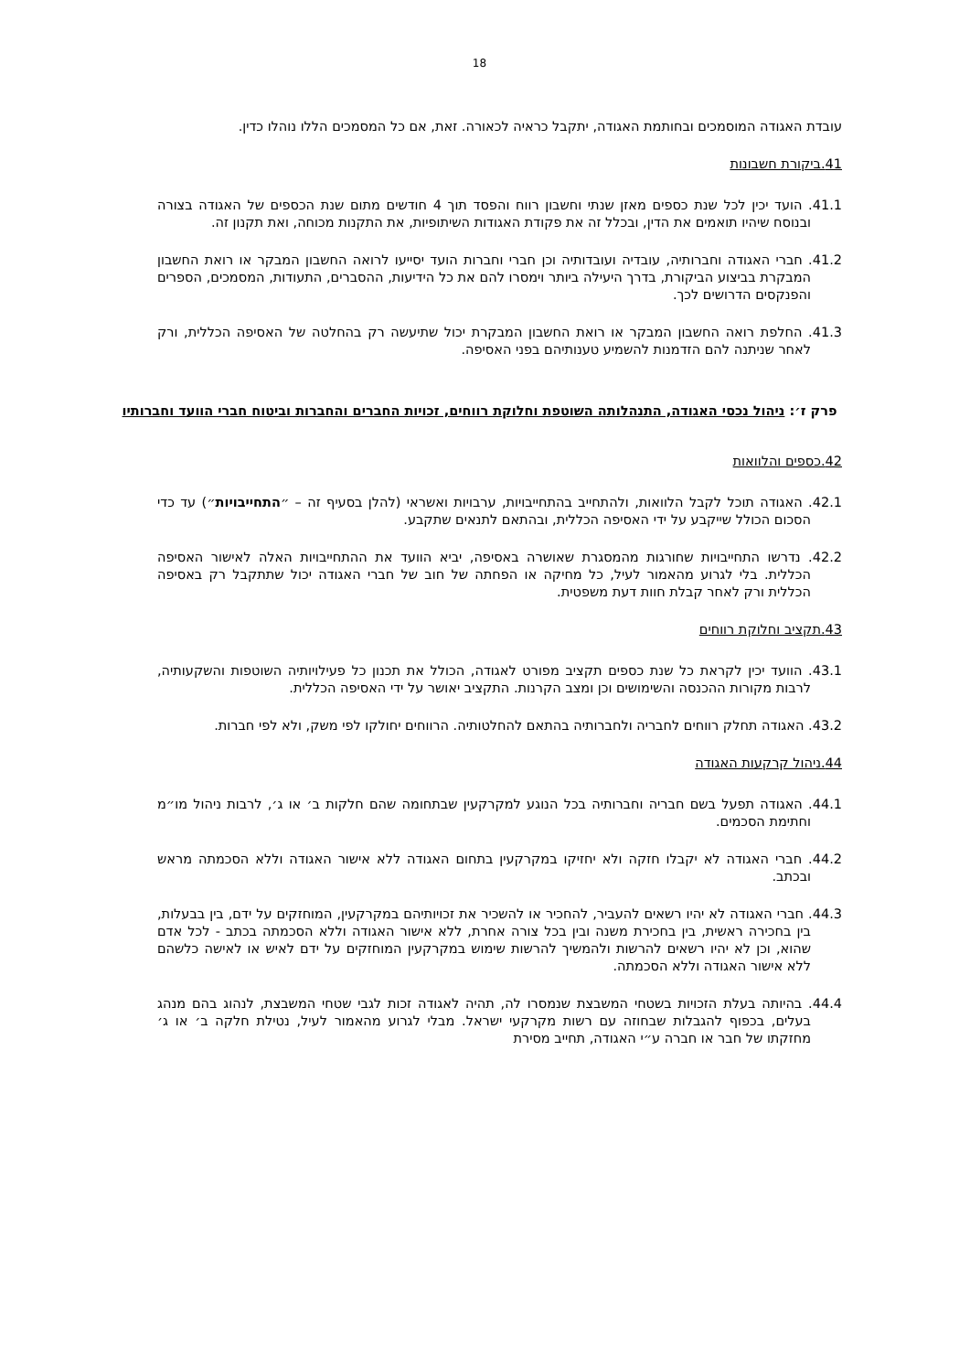18
עובדת האגודה המוסמכים ובחותמת האגודה, יתקבל כראיה לכאורה. זאת, אם כל המסמכים הללו נוהלו כדין.
41.ביקורת חשבונות
41.1. הועד יכין לכל שנת כספים מאזן שנתי וחשבון רווח והפסד תוך 4 חודשים מתום שנת הכספים של האגודה בצורה ובנוסח שיהיו תואמים את הדין, ובכלל זה את פקודת האגודות השיתופיות, את התקנות מכוחה, ואת תקנון זה.
41.2. חברי האגודה וחברותיה, עובדיה ועובדותיה וכן חברי וחברות הועד יסייעו לרואה החשבון המבקר או רואת החשבון המבקרת בביצוע הביקורת, בדרך היעילה ביותר וימסרו להם את כל הידיעות, ההסברים, התעודות, המסמכים, הספרים והפנקסים הדרושים לכך.
41.3. החלפת רואה החשבון המבקר או רואת החשבון המבקרת יכול שתיעשה רק בהחלטה של האסיפה הכללית, ורק לאחר שניתנה להם הזדמנות להשמיע טענותיהם בפני האסיפה.
פרק ז׳: ניהול נכסי האגודה, התנהלותה השוטפת וחלוקת רווחים, זכויות החברים והחברות וביטוח חברי הוועד וחברותיו
42.כספים והלוואות
42.1. האגודה תוכל לקבל הלוואות, ולהתחייב בהתחייבויות, ערבויות ואשראי (להלן בסעיף זה – ״התחייבויות״) עד כדי הסכום הכולל שייקבע על ידי האסיפה הכללית, ובהתאם לתנאים שתקבע.
42.2. נדרשו התחייבויות שחורגות מהמסגרת שאושרה באסיפה, יביא הוועד את ההתחייבויות האלה לאישור האסיפה הכללית. בלי לגרוע מהאמור לעיל, כל מחיקה או הפחתה של חוב של חברי האגודה יכול שתתקבל רק באסיפה הכללית ורק לאחר קבלת חוות דעת משפטית.
43.תקציב וחלוקת רווחים
43.1. הוועד יכין לקראת כל שנת כספים תקציב מפורט לאגודה, הכולל את תכנון כל פעילויותיה השוטפות והשקעותיה, לרבות מקורות ההכנסה והשימושים וכן ומצב הקרנות. התקציב יאושר על ידי האסיפה הכללית.
43.2. האגודה תחלק רווחים לחבריה ולחברותיה בהתאם להחלטותיה. הרווחים יחולקו לפי משק, ולא לפי חברות.
44.ניהול קרקעות האגודה
44.1. האגודה תפעל בשם חבריה וחברותיה בכל הנוגע למקרקעין שבתחומה שהם חלקות ב׳ או ג׳, לרבות ניהול מו״מ וחתימת הסכמים.
44.2. חברי האגודה לא יקבלו חזקה ולא יחזיקו במקרקעין בתחום האגודה ללא אישור האגודה וללא הסכמתה מראש ובכתב.
44.3. חברי האגודה לא יהיו רשאים להעביר, להחכיר או להשכיר את זכויותיהם במקרקעין, המוחזקים על ידם, בין בבעלות, בין בחכירה ראשית, בין בחכירת משנה ובין בכל צורה אחרת, ללא אישור האגודה וללא הסכמתה בכתב - לכל אדם שהוא, וכן לא יהיו רשאים להרשות ולהמשיך להרשות שימוש במקרקעין המוחזקים על ידם לאיש או לאישה כלשהם ללא אישור האגודה וללא הסכמתה.
44.4. בהיותה בעלת הזכויות בשטחי המשבצת שנמסרו לה, תהיה לאגודה זכות לגבי שטחי המשבצת, לנהוג בהם מנהג בעלים, בכפוף להגבלות שבחוזה עם רשות מקרקעי ישראל. מבלי לגרוע מהאמור לעיל, נטילת חלקה ב׳ או ג׳ מחזקתו של חבר או חברה ע״י האגודה, תחייב מסירת